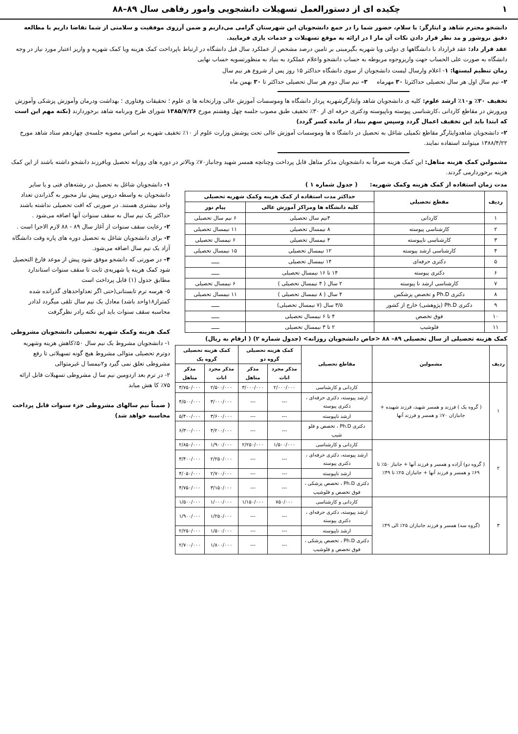۱ چکیده ای از دستورالعمل تسهیلات دانشجویی وامور رفاهی سال ۸۹–۸۸
دانشجو محترم شاهد و ایثارگر: با سلام، حضور شما را در جمع دانشجویان این شهرستان گرامی می‌داریم و ضمن آرزوی موفقیت و سلامتی از شما تقاضا داریم با مطالعه دقیق بروشور و مد نظر قرار دادن نکات آن مار ا در ارائه به موقع تسهیلات و خدمات یاری فرمایید.
عقد قرار داد: عقد قرارداد با دانشگاهها ی دولتی ویا شهریه بگیرمبنی بر تامین درصد مشخص از عملکرد سال قبل دانشگاه در ارتباط باپرداخت کمک هزینه ویا کمک شهریه و واریز اعتبار مورد نیاز در وجه دانشگاه به صورت علی الحساب جهت واریزوجوه مربوطه به حساب دانشجو واعلام عملکرد به بنیاد به منظورتسویه حساب نهایی
زمان تنظیم لیستها: ۱- اعلام وارسال لیست دانشجویان از سوی دانشگاه حداکثر ۱۵ روز پس از شروع هر نیم سال
۲– نیم سال اول هر سال تحصیلی حداکثرتا ۳۰ مهرماه ۳– نیم سال دوم هر سال تحصیلی حداکثر تا ۳۰ بهمن ماه
تخفیف ۳۰٪ و۱۰٪ ارشد علوم: کلیه ی دانشجویان شاهد وایثارگرشهریه پرداز دانشگاه ها وموسسات آموزش عالی وزارتخانه ها ی علوم ؛ تحقیقات وفناوری ؛ بهداشت ودرمان وآموزش پزشکی وآموزش وپرورش در مقاطع کاردانی ،کارشناسی پیوسته وناپیوسته ودکتری حرفه ای از ۳۰٪ تخفیف طبق مصوب جلسه چهل وهشتم مورخ ۱۳۸۵/۷/۲۶ شورای طرح وبرنامه شاهد برخوردارند (نکته مهم این است که ابتدا باید این تخفیف اعمال گردد وسپس سهم بنیاد از مانده کسر گردد)
۲– دانشجویان شاهدوایثارگر مقاطع تکمیلی شاغل به تحصیل در دانشگا ه ها وموسسات آموزش عالی تحت پوشش وزارت علوم از ۱۰٪ تخفیف شهریه بر اساس مصوبه جلسه‌ی چهاردهم ستاد شاهد مورخ ۱۳۸۸/۴/۲۲ میتوانند استفاده نمایند.
مشمولین کمک هزینه متاهل: این کمک هزینه صرفاً به دانشجویان مذکر متاهل قابل پرداخت وچنانچه همسر شهید وجانباز۷۰٪ وبالاتر در دوره های روزانه تحصیل ویافرزند دانشجو داشته باشند از این کمک هزینه برخوردارمی گردند.
مدت زمان استفاده از کمک هزینه وکمک شهریه: ( جدول شماره ۱ )
| ردیف | مقطع تحصیلی | حداکثر مدت استفاده از کمک هزینه وکمک شهریه تحصیلی | |
| --- | --- | --- | --- |
| | | کلیه دانشگاه ها ومراکز آموزش عالی | پیام نور |
| ۱ | کاردانی | ۴نیم سال تحصیلی | ۶ نیم سال تحصیلی |
| ۲ | کارشناسی پیوسته | ۸ نیمسال تحصیلی | ۱۱ نیمسال تحصیلی |
| ۳ | کارشناسی ناپیوسته | ۴ نیمسال تحصیلی | ۶ نیمسال تحصیلی |
| ۴ | کارشناسی ارشد پیوسته | ۱۲ نیمسال تحصیلی | ۱۵ نیمسال تحصیلی |
| ۵ | دکتری حرفه‌ای | ۱۴ نیمسال تحصیلی | ـــــ |
| ۶ | دکتری پیوسته | ۱۴ تا ۱۶ نیمسال تحصیلی | ـــــ |
| ۷ | کارشناسی ارشد نا پیوسته | ۲ سال ( ۴ نیمسال تحصیلی ) | ۶ نیمسال تحصیلی |
| ۸ | دکتری Ph.D و تخصص پزشکس | ۴ سال ( ۸ نیمسال تحصیلی ) | ۱۱ نیمسال تحصیلی |
| ۹ | دکتری Ph.D (پژوهشی) خارج از کشور | ۳/۵ سال (۷ نیمسال تحصیلی) | ـــــ |
| ۱۰ | فوق تخصص | ۴ تا ۶ نیمسال تحصیلی | ـــــ |
| ۱۱ | فلوشیپ | ۲ تا ۳ نیمسال تحصیلی | ـــــ |
کمک هزینه تحصیلی از سال تحصیلی ۸۹– ۸۸ <خاص دانشجویان روزانه> (جدول شماره ۲) ( ارقام به ریال)
| ردیف | مشمولین | مقاطع تحصیلی | کمک هزینه تحصیلی گروه دو | | کمک هزینه تحصیلی گروه یک | |
| --- | --- | --- | --- | --- | --- | --- |
| | | | مذکر مجرد اناث | مذکر متاهل | مذکر مجرد اناث | مذکر متاهل |
| ۱ | ( گروه یک ) فرزند و همسر شهید، فرزند شهیده + جانبازان ۷۰٪ و همسر و فرزند آنها | کاردانی و کارشناسی | ۲/۰۰۰/۰۰۰ | ۳/۰۰۰/۰۰۰ | ۲/۵۰۰/۰۰۰ | ۳/۷۵۰/۰۰۰ |
| | | ارشد پیوسته، دکتری حرفه‌ای ، دکتری پیوسته | --- | --- | ۳/۰۰۰/۰۰۰ | ۴/۵۰۰/۰۰۰ |
| | | ارشد ناپیوسته | --- | --- | ۳/۶۰۰/۰۰۰ | ۵/۴۰۰/۰۰۰ |
| | | دکتری Ph.D ، تخصص و فلو شیپ | --- | --- | ۴/۲۰۰/۰۰۰ | ۶/۳۰۰/۰۰۰ |
| ۲ | ( گروه دو) آزاده و همسر و فرزند آنها + جانباز ۵۰٪ تا ۶۹٪ و همسر و فرزند آنها + جانبازان ۲۵٪ تا ۴۹٪ | کاردانی و کارشناسی | ۱/۵۰۰/۰۰۰ | ۲/۲۵۰/۰۰۰ | ۱/۹۰۰/۰۰۰ | ۲/۸۵۰/۰۰۰ |
| | | ارشد پیوسته، دکتری حرفه‌ای ، دکتری پیوسته | --- | --- | ۲/۲۵۰/۰۰۰ | ۳/۴۰۰/۰۰۰ |
| | | ارشد ناپیوسته | --- | --- | ۲/۷۰۰/۰۰۰ | ۴/۰۵۰/۰۰۰ |
| | | دکتری Ph.D ، تخصص پزشکی ، فوق تخصص و فلوشیپ | --- | --- | ۳/۱۵۰/۰۰۰ | ۴/۷۵۰/۰۰۰ |
| ۳ | (گروه سه) همسر و فرزند جانبازان ۲۵٪ الی ۴۹٪ | کاردانی و کارشناسی | ۷۵۰/۰۰۰ | ۱/۱۵۰/۰۰۰ | ۱/۰۰۰/۰۰۰ | ۱/۵۰۰/۰۰۰ |
| | | ارشد پیوسته، دکتری حرفه‌ای ، دکتری پیوسته | --- | --- | ۱/۲۵۰/۰۰۰ | ۱/۹۰۰/۰۰۰ |
| | | ارشد ناپیوسته | --- | --- | ۱/۵۰۰/۰۰۰ | ۲/۲۵۰/۰۰۰ |
| | | دکتری Ph.D ، تخصص پزشکی ، فوق تخصص و فلوشیپ | --- | --- | ۱/۸۰۰/۰۰۰ | ۲/۷۰۰/۰۰۰ |
۱- دانشجویان شاغل به تحصیل در رشته‌های فنی و یا سایر دانشجویان به واسطه دروس پیش نیاز مجبور به گذراندن تعداد واحد بیشتری هستند. در صورتی که افت تحصیلی نداشته باشند حداکثر یک نیم سال به سقف سنوات آنها اضافه می‌شود .
۲- رعایت سقف سنوات از آغاز سال ۸۹ - ۸۸ لازم الاجرا است .
۳- برای دانشجویان شاغل به تحصیل دوره های پاره وقت دانشگاه آزاد یک نیم سال اضافه می‌شود.
۴– در صورتی که دانشجو موفق شود پیش از موعد فارغ التحصیل شود کمک هزینه یا شهریه‌ی ثابت تا سقف سنوات استاندارد مطابق جدول (۱) قابل پرداخت است
۵- هرسه ترم تابستانی(حتی اگر تعداواحدهای گذرانده شده کمتراز۱۸واحد باشد) معادل یک نیم سال تلقی میگردد لذادر محاسبه سقف سنوات باید این نکته رادر نظرگرفت
کمک هزینه وکمک شهریه تحصیلی دانشجویان مشروطی
۱- دانشجویان مشروط یک نیم سال ۵۰٪کاهش هزینه وشهریه دوترم تحصیلی متوالی مشروط هیچ گونه تسهیلاتی تا رفع مشروطی تعلق نمی گیرد و۲نیمسا ل غیرمتوالی
۲- در ترم بعد ازدومین نیم سا ل مشروطی تسهیلات قابل ارائه ۷۵٪ کا هش میابد
( ضمناً نیم سالهای مشروطی جزء سنوات قابل پرداخت محاسبه خواهد شد)